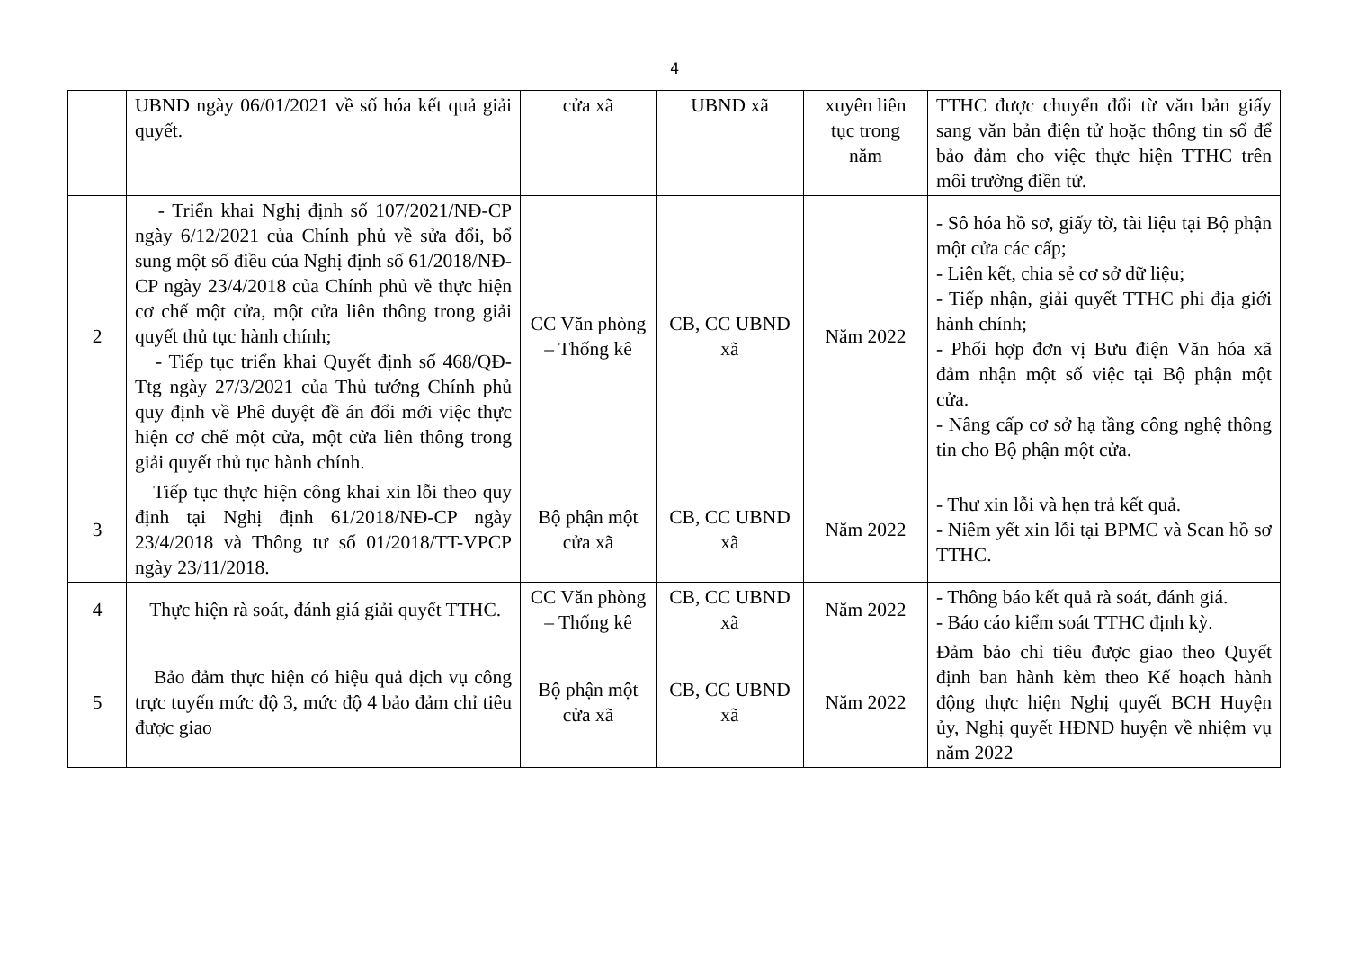4
| | UBND ngày 06/01/2021 về số hóa kết quả giải quyết. | cửa xã | UBND xã | xuyên liên tục trong năm | TTHC được chuyển đổi từ văn bản giấy sang văn bản điện tử hoặc thông tin số để bảo đảm cho việc thực hiện TTHC trên môi trường điền tử. |
| 2 | - Triển khai Nghị định số 107/2021/NĐ-CP ngày 6/12/2021 của Chính phủ về sửa đổi, bổ sung một số điều của Nghị định số 61/2018/NĐ-CP ngày 23/4/2018 của Chính phủ về thực hiện cơ chế một cửa, một cửa liên thông trong giải quyết thủ tục hành chính; - Tiếp tục triển khai Quyết định số 468/QĐ-Ttg ngày 27/3/2021 của Thủ tướng Chính phủ quy định về Phê duyệt đề án đổi mới việc thực hiện cơ chế một cửa, một cửa liên thông trong giải quyết thủ tục hành chính. | CC Văn phòng – Thống kê | CB, CC UBND xã | Năm 2022 | - Sô hóa hồ sơ, giấy tờ, tài liệu tại Bộ phận một cửa các cấp; - Liên kết, chia sẻ cơ sở dữ liệu; - Tiếp nhận, giải quyết TTHC phi địa giới hành chính; - Phối hợp đơn vị Bưu điện Văn hóa xã đảm nhận một số việc tại Bộ phận một cửa. - Nâng cấp cơ sở hạ tầng công nghệ thông tin cho Bộ phận một cửa. |
| 3 | Tiếp tục thực hiện công khai xin lỗi theo quy định tại Nghị định 61/2018/NĐ-CP ngày 23/4/2018 và Thông tư số 01/2018/TT-VPCP ngày 23/11/2018. | Bộ phận một cửa xã | CB, CC UBND xã | Năm 2022 | - Thư xin lỗi và hẹn trả kết quả. - Niêm yết xin lỗi tại BPMC và Scan hồ sơ TTHC. |
| 4 | Thực hiện rà soát, đánh giá giải quyết TTHC. | CC Văn phòng – Thống kê | CB, CC UBND xã | Năm 2022 | - Thông báo kết quả rà soát, đánh giá. - Báo cáo kiểm soát TTHC định kỳ. |
| 5 | Bảo đảm thực hiện có hiệu quả dịch vụ công trực tuyến mức độ 3, mức độ 4 bảo đảm chỉ tiêu được giao | Bộ phận một cửa xã | CB, CC UBND xã | Năm 2022 | Đảm bảo chỉ tiêu được giao theo Quyết định ban hành kèm theo Kế hoạch hành động thực hiện Nghị quyết BCH Huyện ủy, Nghị quyết HĐND huyện về nhiệm vụ năm 2022 |